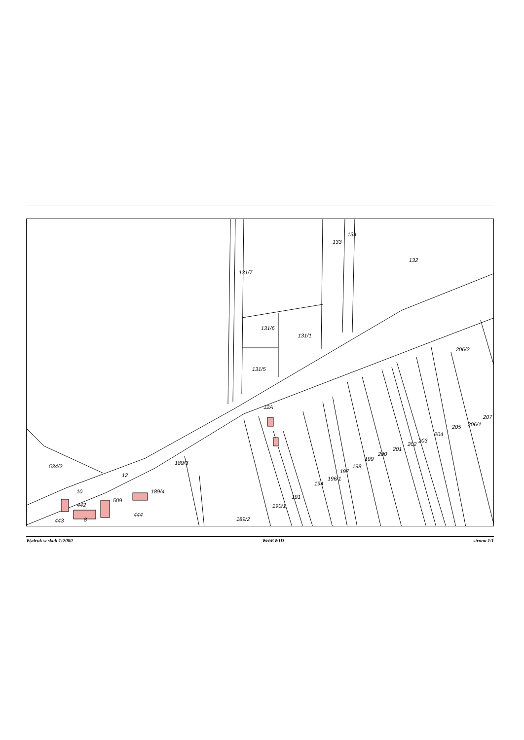131/7
133
134
132
131/6
131/1
131/5
206/2
534/2
189/3
189/4
509
442
444
443
8
189/2
190/1
191
194
196/1
197
198
199
200
201
202
203
204
205
206/1
207
12A
12
10
Wydruk w skali 1:2000 WebEWID strona 1/1